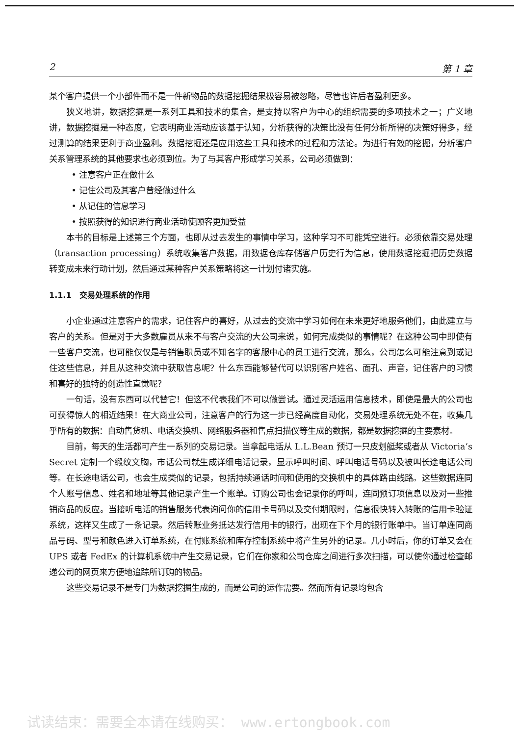2 第 1 章
某个客户提供一个小部件而不是一件新物品的数据挖掘结果极容易被忽略，尽管也许后者盈利更多。
狭义地讲，数据挖掘是一系列工具和技术的集合，是支持以客户为中心的组织需要的多项技术之一；广义地讲，数据挖掘是一种态度，它表明商业活动应该基于认知，分析获得的决策比没有任何分析所得的决策好得多，经过测算的结果更利于商业盈利。数据挖掘还是应用这些工具和技术的过程和方法论。为进行有效的挖掘，分析客户关系管理系统的其他要求也必须到位。为了与其客户形成学习关系，公司必须做到：
• 注意客户正在做什么
• 记住公司及其客户曾经做过什么
• 从记住的信息学习
• 按照获得的知识进行商业活动使顾客更加受益
本书的目标是上述第三个方面，也即从过去发生的事情中学习，这种学习不可能凭空进行。必须依靠交易处理（transaction processing）系统收集客户数据，用数据仓库存储客户历史行为信息，使用数据挖掘把历史数据转变成未来行动计划，然后通过某种客户关系策略将这一计划付诸实施。
1.1.1　交易处理系统的作用
小企业通过注意客户的需求，记住客户的喜好，从过去的交流中学习如何在未来更好地服务他们，由此建立与客户的关系。但是对于大多数雇员从来不与客户交流的大公司来说，如何完成类似的事情呢？在这种公司中即使有一些客户交流，也可能仅仅是与销售职员或不知名字的客服中心的员工进行交流，那么，公司怎么可能注意到或记住这些信息，并且从这种交流中获取信息呢？什么东西能够替代可以识别客户姓名、面孔、声音，记住客户的习惯和喜好的独特的创造性直觉呢？
一句话，没有东西可以代替它！但这不代表我们不可以做尝试。通过灵活运用信息技术，即使是最大的公司也可获得惊人的相近结果！在大商业公司，注意客户的行为这一步已经高度自动化，交易处理系统无处不在，收集几乎所有的数据：自动售货机、电话交换机、网络服务器和售点扫描仪等生成的数据，都是数据挖掘的主要素材。
目前，每天的生活都可产生一系列的交易记录。当拿起电话从 L.L.Bean 预订一只皮划艇桨或者从 Victoria’s Secret 定制一个缎纹文胸，市话公司就生成详细电话记录，显示呼叫时间、呼叫电话号码以及被叫长途电话公司等。在长途电话公司，也会生成类似的记录，包括持续通话时间和使用的交换机中的具体路由线路。这些数据连同个人账号信息、姓名和地址等其他记录产生一个账单。订购公司也会记录你的呼叫，连同预订项信息以及对一些推销商品的反应。当接听电话的销售服务代表询问你的信用卡号码以及交付期限时，信息很快转入转账的信用卡验证系统，这样又生成了一条记录。然后转账业务抵达发行信用卡的银行，出现在下个月的银行账单中。当订单连同商品号码、型号和颜色进入订单系统，在付账系统和库存控制系统中将产生另外的记录。几小时后，你的订单又会在 UPS 或者 FedEx 的计算机系统中产生交易记录，它们在你家和公司仓库之间进行多次扫描，可以使你通过检查邮递公司的网页来方便地追踪所订购的物品。
这些交易记录不是专门为数据挖掘生成的，而是公司的运作需要。然而所有记录均包含
试读结束：需要全本请在线购买： www.ertongbook.com